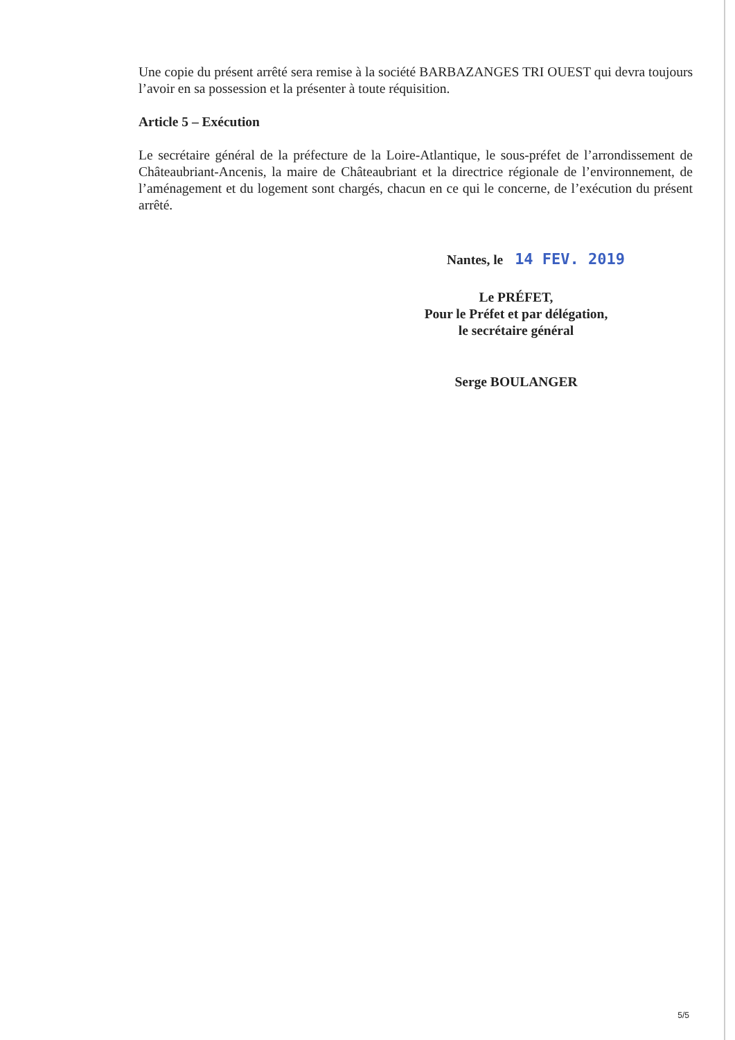Une copie du présent arrêté sera remise à la société BARBAZANGES TRI OUEST qui devra toujours l’avoir en sa possession et la présenter à toute réquisition.
Article 5 – Exécution
Le secrétaire général de la préfecture de la Loire-Atlantique, le sous-préfet de l’arrondissement de Châteaubriant-Ancenis, la maire de Châteaubriant et la directrice régionale de l’environnement, de l’aménagement et du logement sont chargés, chacun en ce qui le concerne, de l’exécution du présent arrêté.
Nantes, le 14 FEV. 2019
Le PRÉFET,
Pour le Préfet et par délégation,
le secrétaire général
Serge BOULANGER
5/5